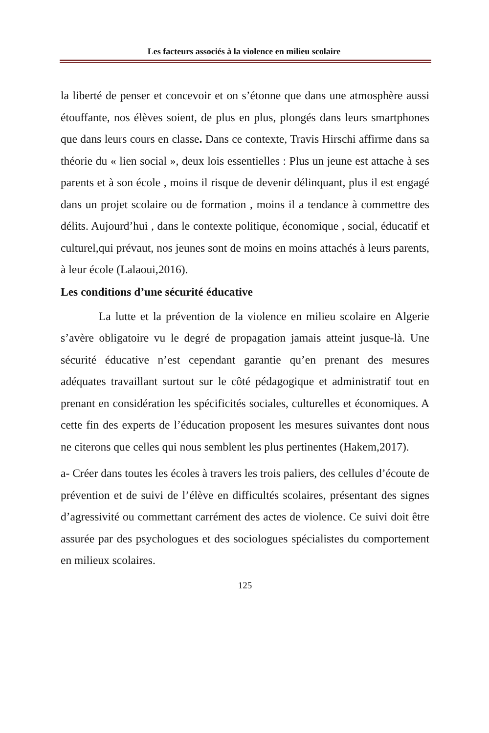Les facteurs associés à la violence en milieu scolaire
la liberté de penser et concevoir et on s’étonne que dans une atmosphère aussi étouffante, nos élèves soient, de plus en plus, plongés dans leurs smartphones que dans leurs cours en classe. Dans ce contexte, Travis Hirschi affirme dans sa théorie du « lien social », deux lois essentielles : Plus un jeune est attache à ses parents et à son école , moins il risque de devenir délinquant, plus il est engagé dans un projet scolaire ou de formation , moins il a tendance à commettre des délits. Aujourd’hui , dans le contexte politique, économique , social, éducatif et culturel,qui prévaut, nos jeunes sont de moins en moins attachés à leurs parents, à leur école (Lalaoui,2016).
Les conditions d’une sécurité éducative
La lutte et la prévention de la violence en milieu scolaire en Algerie s’avère obligatoire vu le degré de propagation jamais atteint jusque-là. Une sécurité éducative n’est cependant garantie qu’en prenant des mesures adéquates travaillant surtout sur le côté pédagogique et administratif tout en prenant en considération les spécificités sociales, culturelles et économiques. A cette fin des experts de l’éducation proposent les mesures suivantes dont nous ne citerons que celles qui nous semblent les plus pertinentes (Hakem,2017).
a- Créer dans toutes les écoles à travers les trois paliers, des cellules d’écoute de prévention et de suivi de l’élève en difficultés scolaires, présentant des signes d’agressivité ou commettant carrément des actes de violence. Ce suivi doit être assurée par des psychologues et des sociologues spécialistes du comportement en milieux scolaires.
125